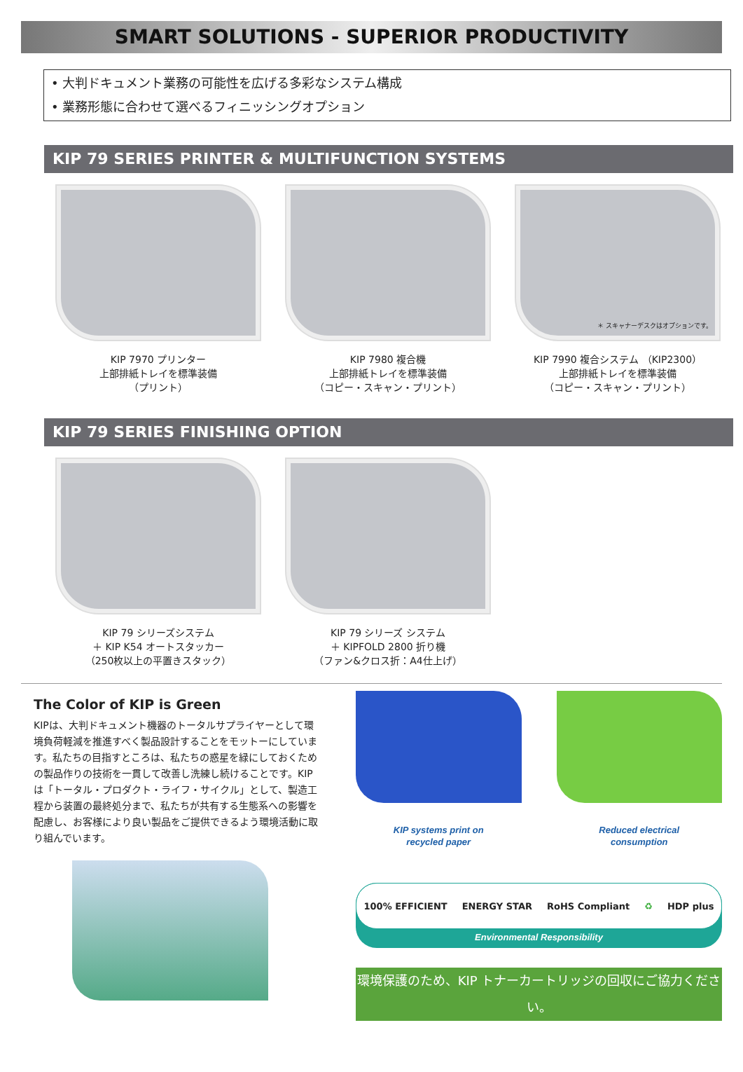SMART SOLUTIONS - SUPERIOR PRODUCTIVITY
• 大判ドキュメント業務の可能性を広げる多彩なシステム構成
• 業務形態に合わせて選べるフィニッシングオプション
KIP 79 SERIES PRINTER & MULTIFUNCTION SYSTEMS
KIP 7970 プリンター
上部排紙トレイを標準装備
（プリント）
KIP 7980 複合機
上部排紙トレイを標準装備
（コピー・スキャン・プリント）
＊ スキャナーデスクはオプションです。
KIP 7990 複合システム （KIP2300）
上部排紙トレイを標準装備
（コピー・スキャン・プリント）
KIP 79 SERIES FINISHING OPTION
KIP 79 シリーズシステム
＋ KIP K54 オートスタッカー
（250枚以上の平置きスタック）
KIP 79 シリーズ システム
＋ KIPFOLD 2800 折り機
（ファン&クロス折：A4仕上げ）
The Color of KIP is Green
KIPは、大判ドキュメント機器のトータルサプライヤーとして環境負荷軽減を推進すべく製品設計することをモットーにしています。私たちの目指すところは、私たちの惑星を緑にしておくための製品作りの技術を一貫して改善し洗練し続けることです。KIPは「トータル・プロダクト・ライフ・サイクル」として、製造工程から装置の最終処分まで、私たちが共有する生態系への影響を配慮し、お客様により良い製品をご提供できるよう環境活動に取り組んでいます。
KIP systems print on
recycled paper
Reduced electrical
consumption
100% EFFICIENT ENERGY STAR RoHS Compliant ♻ HDP plus
Environmental Responsibility
環境保護のため、KIP トナーカートリッジの回収にご協力ください。